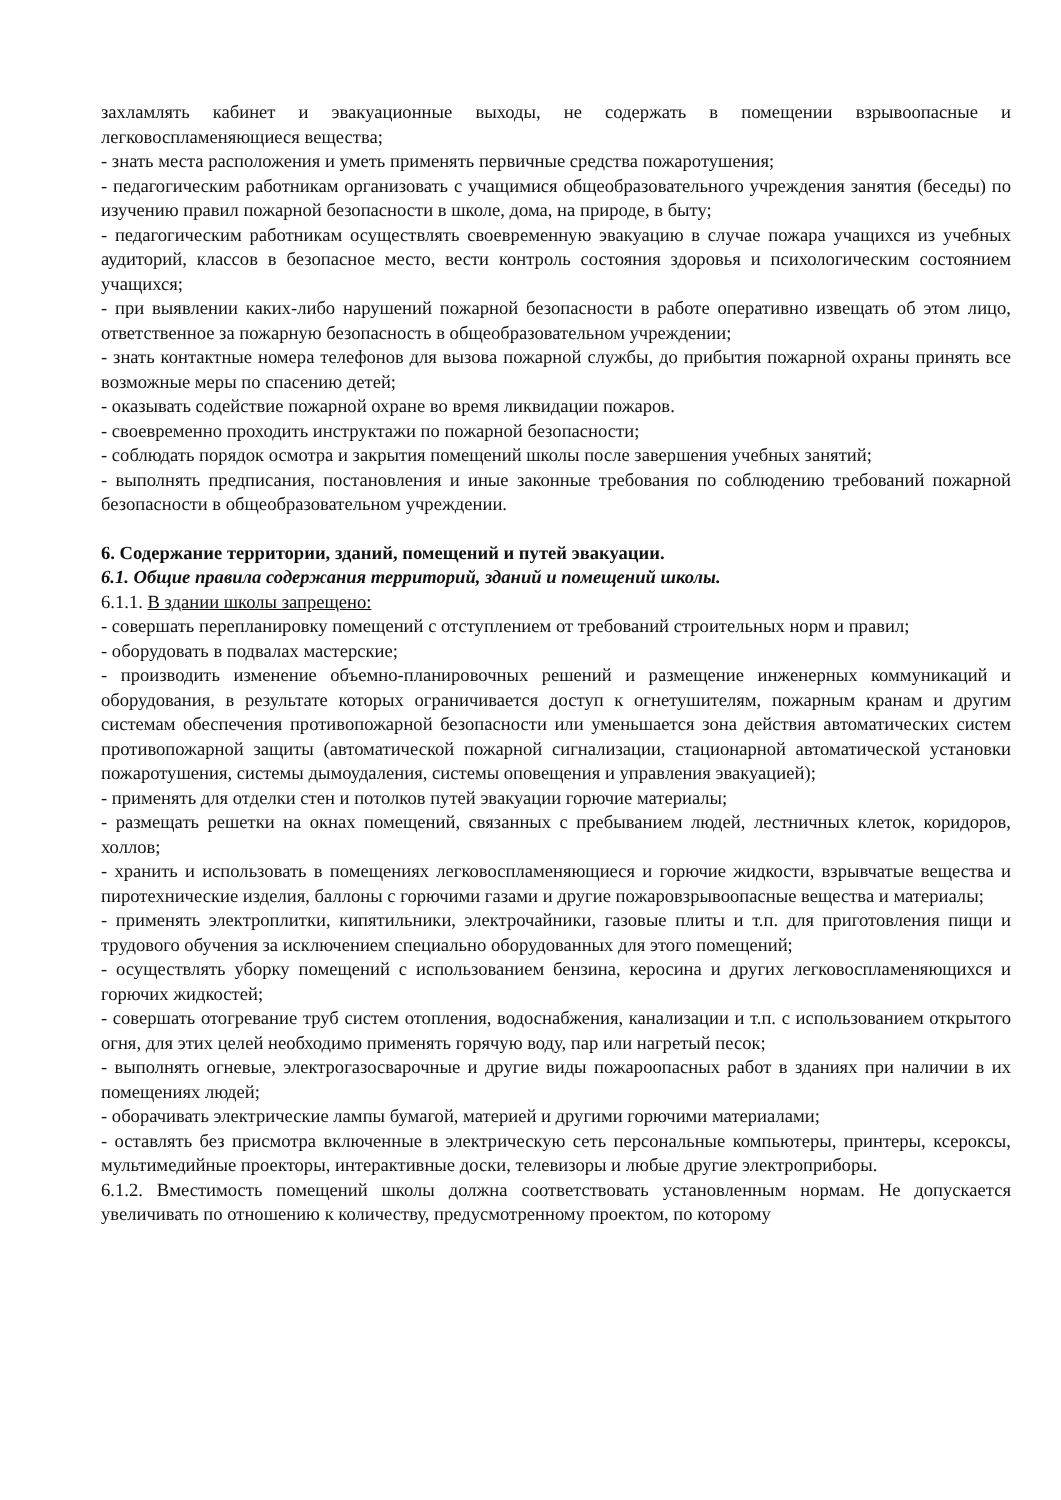захламлять кабинет и эвакуационные выходы, не содержать в помещении взрывоопасные и легковоспламеняющиеся вещества;
- знать места расположения и уметь применять первичные средства пожаротушения;
- педагогическим работникам организовать с учащимися общеобразовательного учреждения занятия (беседы) по изучению правил пожарной безопасности в школе, дома, на природе, в быту;
- педагогическим работникам осуществлять своевременную эвакуацию в случае пожара учащихся из учебных аудиторий, классов в безопасное место, вести контроль состояния здоровья и психологическим состоянием учащихся;
- при выявлении каких-либо нарушений пожарной безопасности в работе оперативно извещать об этом лицо, ответственное за пожарную безопасность в общеобразовательном учреждении;
- знать контактные номера телефонов для вызова пожарной службы, до прибытия пожарной охраны принять все возможные меры по спасению детей;
- оказывать содействие пожарной охране во время ликвидации пожаров.
- своевременно проходить инструктажи по пожарной безопасности;
- соблюдать порядок осмотра и закрытия помещений школы после завершения учебных занятий;
- выполнять предписания, постановления и иные законные требования по соблюдению требований пожарной безопасности в общеобразовательном учреждении.
6. Содержание территории, зданий, помещений и путей эвакуации.
6.1. Общие правила содержания территорий, зданий и помещений школы.
6.1.1. В здании школы запрещено:
- совершать перепланировку помещений с отступлением от требований строительных норм и правил;
- оборудовать в подвалах мастерские;
- производить изменение объемно-планировочных решений и размещение инженерных коммуникаций и оборудования, в результате которых ограничивается доступ к огнетушителям, пожарным кранам и другим системам обеспечения противопожарной безопасности или уменьшается зона действия автоматических систем противопожарной защиты (автоматической пожарной сигнализации, стационарной автоматической установки пожаротушения, системы дымоудаления, системы оповещения и управления эвакуацией);
- применять для отделки стен и потолков путей эвакуации горючие материалы;
- размещать решетки на окнах помещений, связанных с пребыванием людей, лестничных клеток, коридоров, холлов;
- хранить и использовать в помещениях легковоспламеняющиеся и горючие жидкости, взрывчатые вещества и пиротехнические изделия, баллоны с горючими газами и другие пожаровзрывоопасные вещества и материалы;
- применять электроплитки, кипятильники, электрочайники, газовые плиты и т.п. для приготовления пищи и трудового обучения за исключением специально оборудованных для этого помещений;
- осуществлять уборку помещений с использованием бензина, керосина и других легковоспламеняющихся и горючих жидкостей;
- совершать отогревание труб систем отопления, водоснабжения, канализации и т.п. с использованием открытого огня, для этих целей необходимо применять горячую воду, пар или нагретый песок;
- выполнять огневые, электрогазосварочные и другие виды пожароопасных работ в зданиях при наличии в их помещениях людей;
- оборачивать электрические лампы бумагой, материей и другими горючими материалами;
- оставлять без присмотра включенные в электрическую сеть персональные компьютеры, принтеры, ксероксы, мультимедийные проекторы, интерактивные доски, телевизоры и любые другие электроприборы.
6.1.2. Вместимость помещений школы должна соответствовать установленным нормам. Не допускается увеличивать по отношению к количеству, предусмотренному проектом, по которому